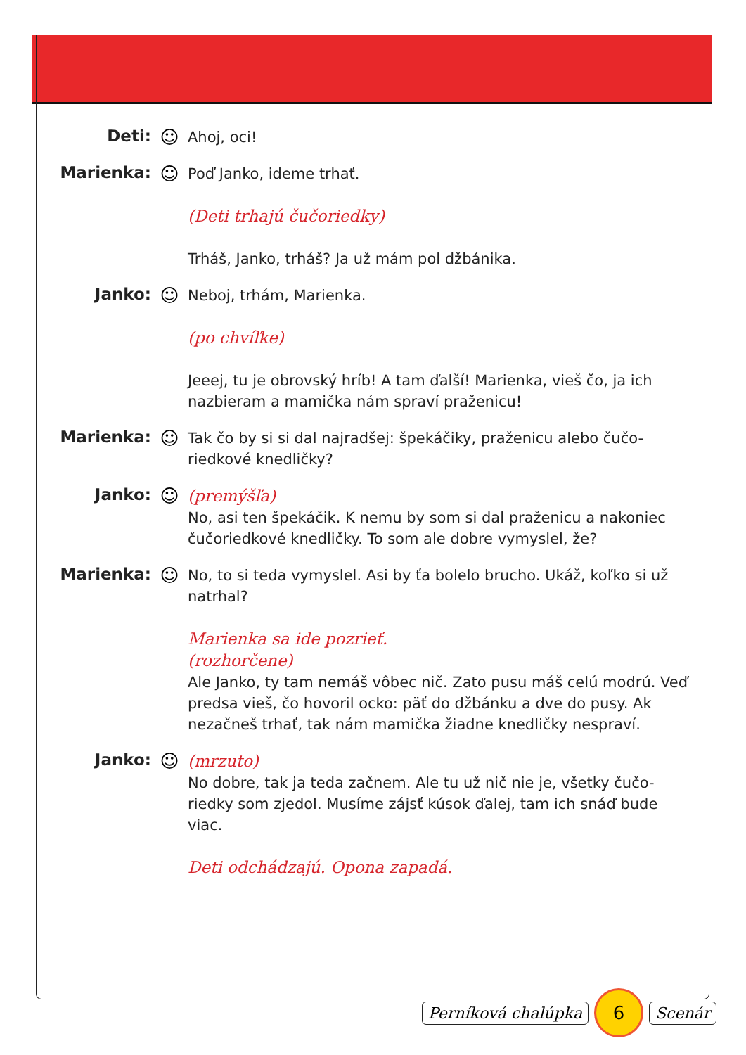Deti: ☺
Ahoj, oci!
Marienka: ☺
Poď Janko, ideme trhať.
(Deti trhajú čučoriedky)
Trháš, Janko, trháš? Ja už mám pol džbánika.
Janko: ☺
Neboj, trhám, Marienka.
(po chvíľke)
Jeeej, tu je obrovský hríb! A tam ďalší! Marienka, vieš čo, ja ich nazbieram a mamička nám spraví praženicu!
Marienka: ☺
Tak čo by si si dal najradšej: špekáčiky, praženicu alebo čučo-riedkové knedličky?
Janko: ☺
(premýšľa)
No, asi ten špekáčik. K nemu by som si dal praženicu a nakoniec čučoriedkové knedličky. To som ale dobre vymyslel, že?
Marienka: ☺
No, to si teda vymyslel. Asi by ťa bolelo brucho. Ukáž, koľko si už natrhal?
Marienka sa ide pozrieť.
(rozhorčene)
Ale Janko, ty tam nemáš vôbec nič. Zato pusu máš celú modrú. Veď predsa vieš, čo hovoril ocko: päť do džbánku a dve do pusy. Ak nezačneš trhať, tak nám mamička žiadne knedličky nespraví.
Janko: ☺
(mrzuto)
No dobre, tak ja teda začnem. Ale tu už nič nie je, všetky čučo-riedky som zjedol. Musíme zájsť kúsok ďalej, tam ich snáď bude viac.
Deti odchádzajú. Opona zapadá.
Perníková chalúpka 6 Scenár